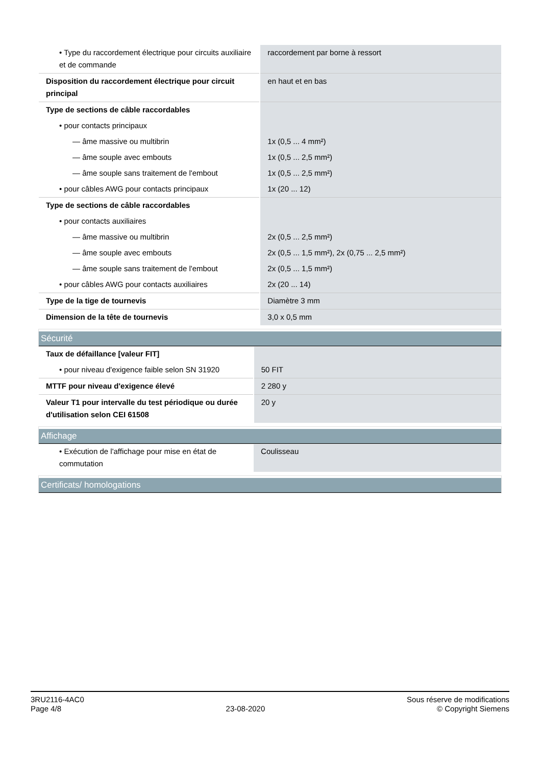| • Type du raccordement électrique pour circuits auxiliaire et de commande | raccordement par borne à ressort |
| Disposition du raccordement électrique pour circuit principal | en haut et en bas |
| Type de sections de câble raccordables | |
| • pour contacts principaux | |
| — âme massive ou multibrin | 1x (0,5 ... 4 mm²) |
| — âme souple avec embouts | 1x (0,5 ... 2,5 mm²) |
| — âme souple sans traitement de l'embout | 1x (0,5 ... 2,5 mm²) |
| • pour câbles AWG pour contacts principaux | 1x (20 ... 12) |
| Type de sections de câble raccordables | |
| • pour contacts auxiliaires | |
| — âme massive ou multibrin | 2x (0,5 ... 2,5 mm²) |
| — âme souple avec embouts | 2x (0,5 ... 1,5 mm²), 2x (0,75 ... 2,5 mm²) |
| — âme souple sans traitement de l'embout | 2x (0,5 ... 1,5 mm²) |
| • pour câbles AWG pour contacts auxiliaires | 2x (20 ... 14) |
| Type de la tige de tournevis | Diamètre 3 mm |
| Dimension de la tête de tournevis | 3,0 x 0,5 mm |
Sécurité
| Taux de défaillance [valeur FIT] | |
| • pour niveau d'exigence faible selon SN 31920 | 50 FIT |
| MTTF pour niveau d'exigence élevé | 2 280 y |
| Valeur T1 pour intervalle du test périodique ou durée d'utilisation selon CEI 61508 | 20 y |
Affichage
| • Exécution de l'affichage pour mise en état de commutation | Coulisseau |
Certificats/ homologations
3RU2116-4AC0
Page 4/8
23-08-2020
Sous réserve de modifications
© Copyright Siemens